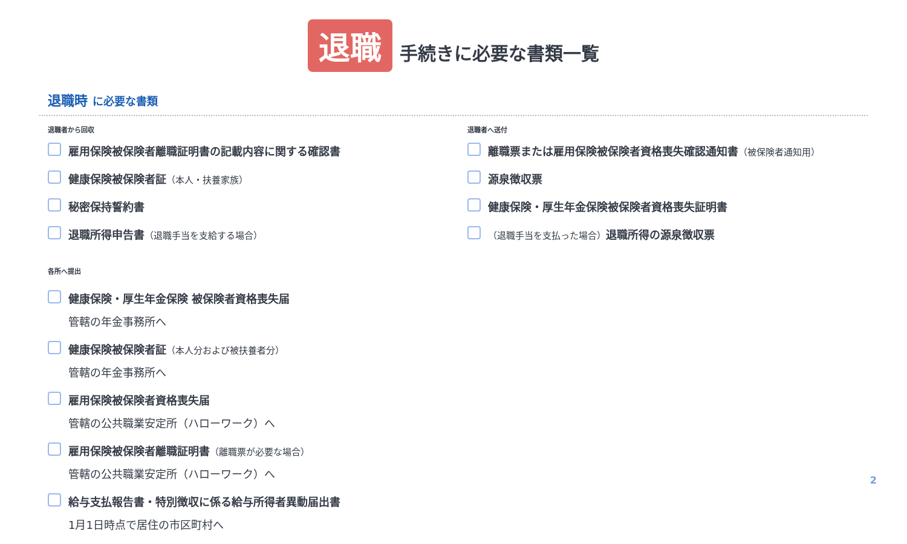退職 手続きに必要な書類一覧
退職時 に必要な書類
退職者から回収
雇用保険被保険者離職証明書の記載内容に関する確認書
健康保険被保険者証（本人・扶養家族）
秘密保持誓約書
退職所得申告書（退職手当を支給する場合）
各所へ提出
健康保険・厚生年金保険 被保険者資格喪失届
管轄の年金事務所へ
健康保険被保険者証（本人分および被扶養者分）
管轄の年金事務所へ
雇用保険被保険者資格喪失届
管轄の公共職業安定所（ハローワーク）へ
雇用保険被保険者離職証明書（離職票が必要な場合）
管轄の公共職業安定所（ハローワーク）へ
給与支払報告書・特別徴収に係る給与所得者異動届出書
1月1日時点で居住の市区町村へ
退職者へ送付
離職票または雇用保険被保険者資格喪失確認通知書（被保険者通知用）
源泉徴収票
健康保険・厚生年金保険被保険者資格喪失証明書
（退職手当を支払った場合）退職所得の源泉徴収票
2